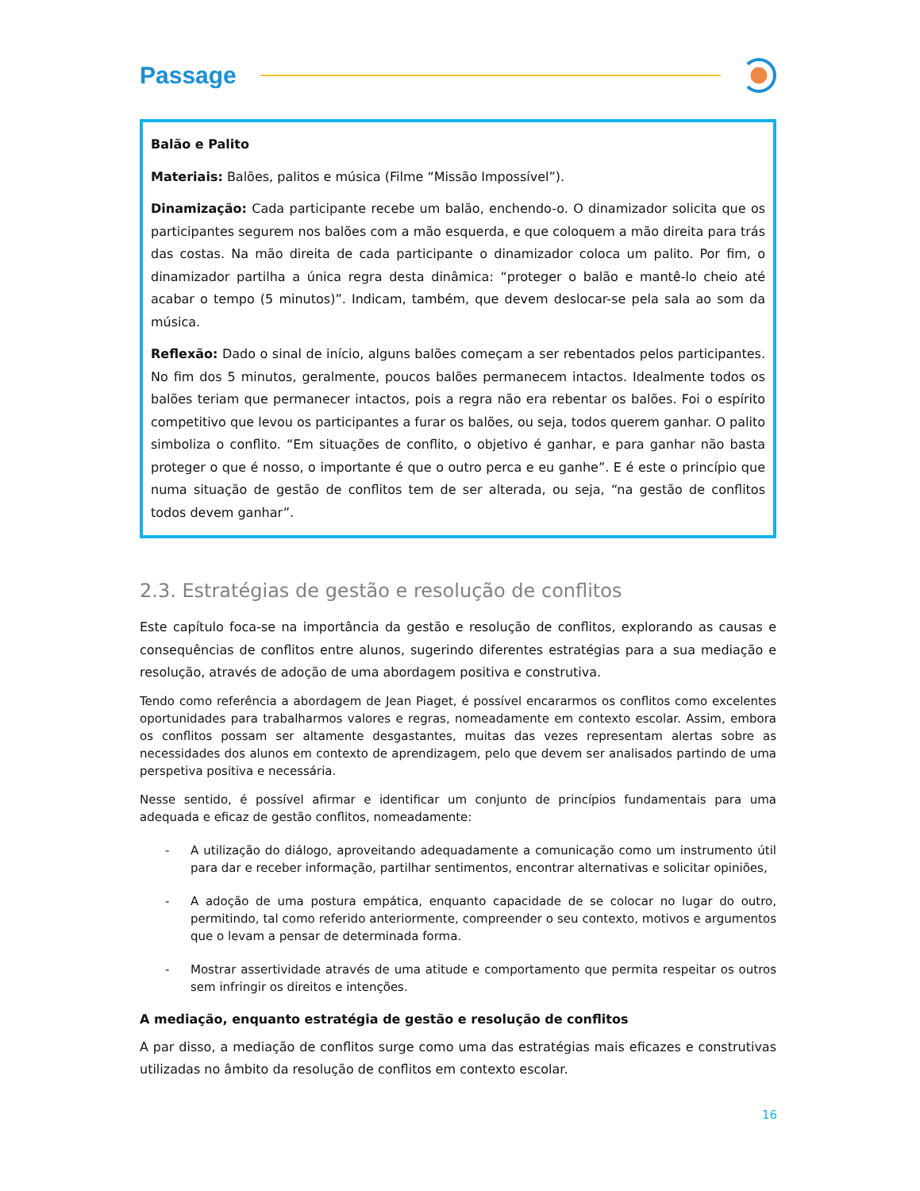Passage
Balão e Palito
Materiais: Balões, palitos e música (Filme “Missão Impossível”).
Dinamização: Cada participante recebe um balão, enchendo-o. O dinamizador solicita que os participantes segurem nos balões com a mão esquerda, e que coloquem a mão direita para trás das costas. Na mão direita de cada participante o dinamizador coloca um palito. Por fim, o dinamizador partilha a única regra desta dinâmica: “proteger o balão e mantê-lo cheio até acabar o tempo (5 minutos)”. Indicam, também, que devem deslocar-se pela sala ao som da música.
Reflexão: Dado o sinal de início, alguns balões começam a ser rebentados pelos participantes. No fim dos 5 minutos, geralmente, poucos balões permanecem intactos. Idealmente todos os balões teriam que permanecer intactos, pois a regra não era rebentar os balões. Foi o espírito competitivo que levou os participantes a furar os balões, ou seja, todos querem ganhar. O palito simboliza o conflito. “Em situações de conflito, o objetivo é ganhar, e para ganhar não basta proteger o que é nosso, o importante é que o outro perca e eu ganhe”. E é este o princípio que numa situação de gestão de conflitos tem de ser alterada, ou seja, “na gestão de conflitos todos devem ganhar”.
2.3. Estratégias de gestão e resolução de conflitos
Este capítulo foca-se na importância da gestão e resolução de conflitos, explorando as causas e consequências de conflitos entre alunos, sugerindo diferentes estratégias para a sua mediação e resolução, através de adoção de uma abordagem positiva e construtiva.
Tendo como referência a abordagem de Jean Piaget, é possível encararmos os conflitos como excelentes oportunidades para trabalharmos valores e regras, nomeadamente em contexto escolar. Assim, embora os conflitos possam ser altamente desgastantes, muitas das vezes representam alertas sobre as necessidades dos alunos em contexto de aprendizagem, pelo que devem ser analisados partindo de uma perspetiva positiva e necessária.
Nesse sentido, é possível afirmar e identificar um conjunto de princípios fundamentais para uma adequada e eficaz de gestão conflitos, nomeadamente:
- A utilização do diálogo, aproveitando adequadamente a comunicação como um instrumento útil para dar e receber informação, partilhar sentimentos, encontrar alternativas e solicitar opiniões,
- A adoção de uma postura empática, enquanto capacidade de se colocar no lugar do outro, permitindo, tal como referido anteriormente, compreender o seu contexto, motivos e argumentos que o levam a pensar de determinada forma.
- Mostrar assertividade através de uma atitude e comportamento que permita respeitar os outros sem infringir os direitos e intenções.
A mediação, enquanto estratégia de gestão e resolução de conflitos
A par disso, a mediação de conflitos surge como uma das estratégias mais eficazes e construtivas utilizadas no âmbito da resolução de conflitos em contexto escolar.
16